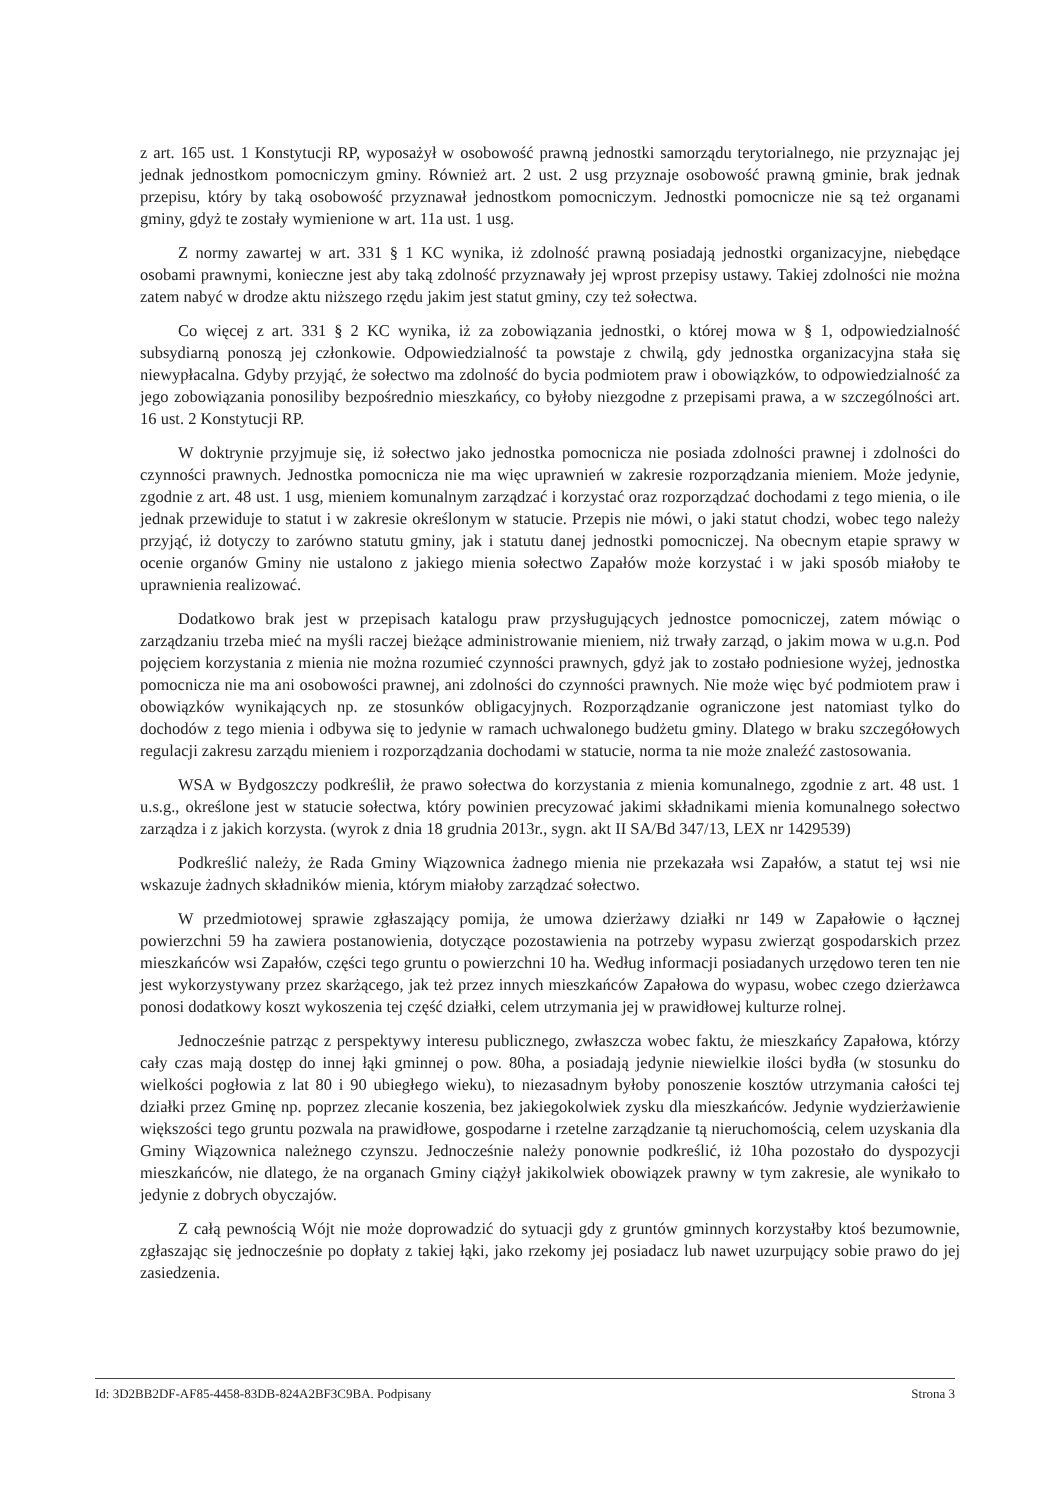z art. 165 ust. 1 Konstytucji RP, wyposażył w osobowość prawną jednostki samorządu terytorialnego, nie przyznając jej jednak jednostkom pomocniczym gminy. Również art. 2 ust. 2 usg przyznaje osobowość prawną gminie, brak jednak przepisu, który by taką osobowość przyznawał jednostkom pomocniczym. Jednostki pomocnicze nie są też organami gminy, gdyż te zostały wymienione w art. 11a ust. 1 usg.
Z normy zawartej w art. 331 § 1 KC wynika, iż zdolność prawną posiadają jednostki organizacyjne, niebędące osobami prawnymi, konieczne jest aby taką zdolność przyznawały jej wprost przepisy ustawy. Takiej zdolności nie można zatem nabyć w drodze aktu niższego rzędu jakim jest statut gminy, czy też sołectwa.
Co więcej z art. 331 § 2 KC wynika, iż za zobowiązania jednostki, o której mowa w § 1, odpowiedzialność subsydiarną ponoszą jej członkowie. Odpowiedzialność ta powstaje z chwilą, gdy jednostka organizacyjna stała się niewypłacalna. Gdyby przyjąć, że sołectwo ma zdolność do bycia podmiotem praw i obowiązków, to odpowiedzialność za jego zobowiązania ponosiliby bezpośrednio mieszkańcy, co byłoby niezgodne z przepisami prawa, a w szczególności art. 16 ust. 2 Konstytucji RP.
W doktrynie przyjmuje się, iż sołectwo jako jednostka pomocnicza nie posiada zdolności prawnej i zdolności do czynności prawnych. Jednostka pomocnicza nie ma więc uprawnień w zakresie rozporządzania mieniem. Może jedynie, zgodnie z art. 48 ust. 1 usg, mieniem komunalnym zarządzać i korzystać oraz rozporządzać dochodami z tego mienia, o ile jednak przewiduje to statut i w zakresie określonym w statucie. Przepis nie mówi, o jaki statut chodzi, wobec tego należy przyjąć, iż dotyczy to zarówno statutu gminy, jak i statutu danej jednostki pomocniczej. Na obecnym etapie sprawy w ocenie organów Gminy nie ustalono z jakiego mienia sołectwo Zapałów może korzystać i w jaki sposób miałoby te uprawnienia realizować.
Dodatkowo brak jest w przepisach katalogu praw przysługujących jednostce pomocniczej, zatem mówiąc o zarządzaniu trzeba mieć na myśli raczej bieżące administrowanie mieniem, niż trwały zarząd, o jakim mowa w u.g.n. Pod pojęciem korzystania z mienia nie można rozumieć czynności prawnych, gdyż jak to zostało podniesione wyżej, jednostka pomocnicza nie ma ani osobowości prawnej, ani zdolności do czynności prawnych. Nie może więc być podmiotem praw i obowiązków wynikających np. ze stosunków obligacyjnych. Rozporządzanie ograniczone jest natomiast tylko do dochodów z tego mienia i odbywa się to jedynie w ramach uchwalonego budżetu gminy. Dlatego w braku szczegółowych regulacji zakresu zarządu mieniem i rozporządzania dochodami w statucie, norma ta nie może znaleźć zastosowania.
WSA w Bydgoszczy podkreślił, że prawo sołectwa do korzystania z mienia komunalnego, zgodnie z art. 48 ust. 1 u.s.g., określone jest w statucie sołectwa, który powinien precyzować jakimi składnikami mienia komunalnego sołectwo zarządza i z jakich korzysta. (wyrok z dnia 18 grudnia 2013r., sygn. akt II SA/Bd 347/13, LEX nr 1429539)
Podkreślić należy, że Rada Gminy Wiązownica żadnego mienia nie przekazała wsi Zapałów, a statut tej wsi nie wskazuje żadnych składników mienia, którym miałoby zarządzać sołectwo.
W przedmiotowej sprawie zgłaszający pomija, że umowa dzierżawy działki nr 149 w Zapałowie o łącznej powierzchni 59 ha zawiera postanowienia, dotyczące pozostawienia na potrzeby wypasu zwierząt gospodarskich przez mieszkańców wsi Zapałów, części tego gruntu o powierzchni 10 ha. Według informacji posiadanych urzędowo teren ten nie jest wykorzystywany przez skarżącego, jak też przez innych mieszkańców Zapałowa do wypasu, wobec czego dzierżawca ponosi dodatkowy koszt wykoszenia tej część działki, celem utrzymania jej w prawidłowej kulturze rolnej.
Jednocześnie patrząc z perspektywy interesu publicznego, zwłaszcza wobec faktu, że mieszkańcy Zapałowa, którzy cały czas mają dostęp do innej łąki gminnej o pow. 80ha, a posiadają jedynie niewielkie ilości bydła (w stosunku do wielkości pogłowia z lat 80 i 90 ubiegłego wieku), to niezasadnym byłoby ponoszenie kosztów utrzymania całości tej działki przez Gminę np. poprzez zlecanie koszenia, bez jakiegokolwiek zysku dla mieszkańców. Jedynie wydzierżawienie większości tego gruntu pozwala na prawidłowe, gospodarne i rzetelne zarządzanie tą nieruchomością, celem uzyskania dla Gminy Wiązownica należnego czynszu. Jednocześnie należy ponownie podkreślić, iż 10ha pozostało do dyspozycji mieszkańców, nie dlatego, że na organach Gminy ciążył jakikolwiek obowiązek prawny w tym zakresie, ale wynikało to jedynie z dobrych obyczajów.
Z całą pewnością Wójt nie może doprowadzić do sytuacji gdy z gruntów gminnych korzystałby ktoś bezumownie, zgłaszając się jednocześnie po dopłaty z takiej łąki, jako rzekomy jej posiadacz lub nawet uzurpujący sobie prawo do jej zasiedzenia.
Id: 3D2BB2DF-AF85-4458-83DB-824A2BF3C9BA. Podpisany Strona 3